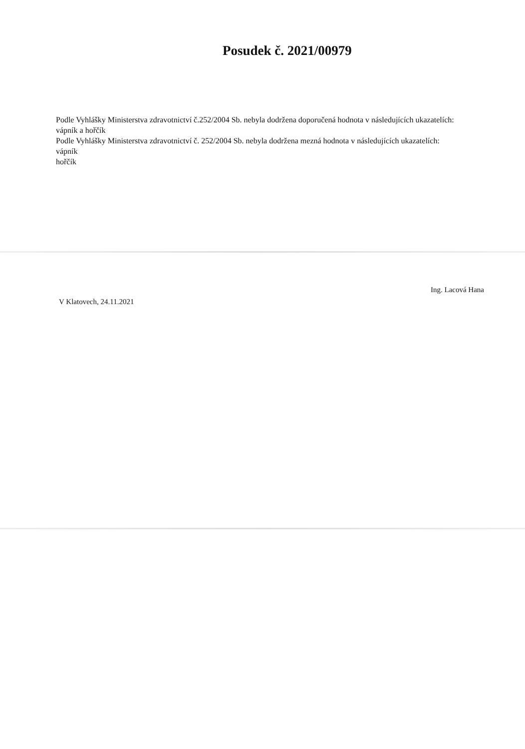Posudek č. 2021/00979
Podle Vyhlášky Ministerstva zdravotnictví č.252/2004 Sb. nebyla dodržena doporučená hodnota v následujících ukazatelích:
vápník a hořčík
Podle Vyhlášky Ministerstva zdravotnictví č. 252/2004 Sb. nebyla dodržena mezná hodnota v následujících ukazatelích:
vápník
hořčík
V Klatovech, 24.11.2021
Ing. Lacová Hana